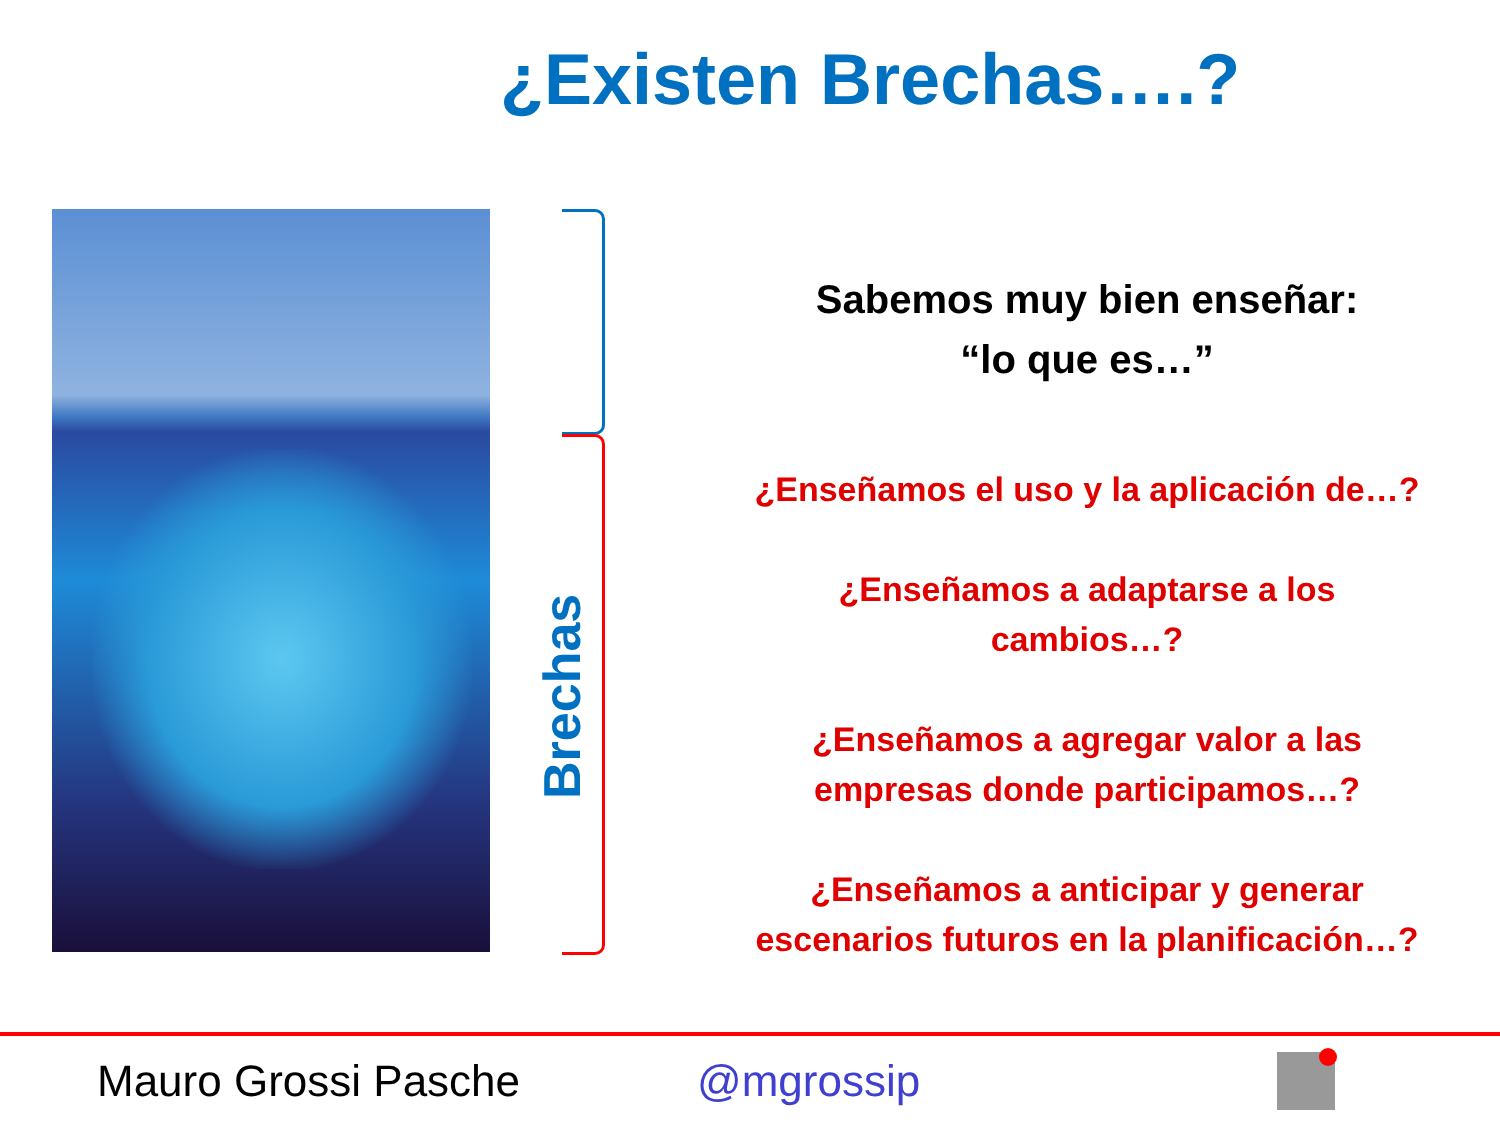¿Existen Brechas….?
Brechas
Sabemos muy bien enseñar:
“lo que es…”
¿Enseñamos el uso y la aplicación de…?
¿Enseñamos a adaptarse a los
cambios…?
¿Enseñamos a agregar valor a las
empresas donde participamos…?
¿Enseñamos a anticipar y generar
escenarios futuros en la planificación…?
Mauro Grossi Pasche @mgrossip